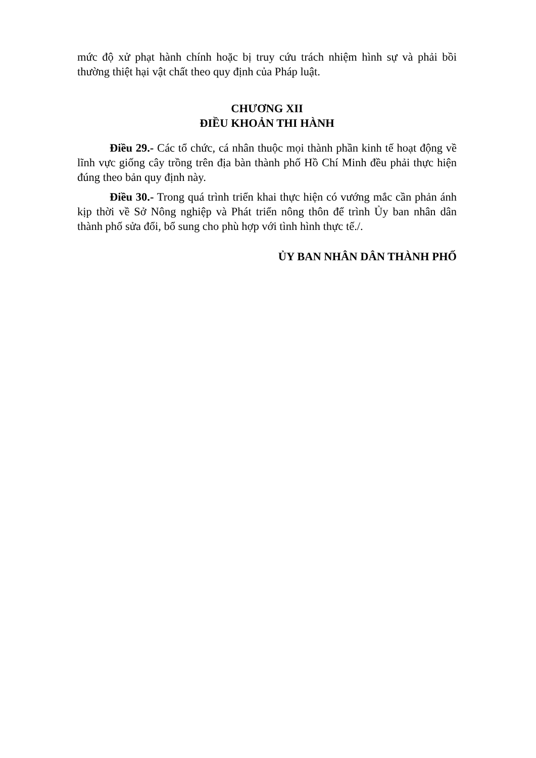mức độ xử phạt hành chính hoặc bị truy cứu trách nhiệm hình sự và phải bồi thường thiệt hại vật chất theo quy định của Pháp luật.
CHƯƠNG XII
ĐIỀU KHOẢN THI HÀNH
Điều 29.- Các tổ chức, cá nhân thuộc mọi thành phần kinh tế hoạt động về lĩnh vực giống cây trồng trên địa bàn thành phố Hồ Chí Minh đều phải thực hiện đúng theo bản quy định này.
Điều 30.- Trong quá trình triển khai thực hiện có vướng mắc cần phản ánh kịp thời về Sở Nông nghiệp và Phát triển nông thôn để trình Ủy ban nhân dân thành phố sửa đổi, bổ sung cho phù hợp với tình hình thực tế./.
ỦY BAN NHÂN DÂN THÀNH PHỐ